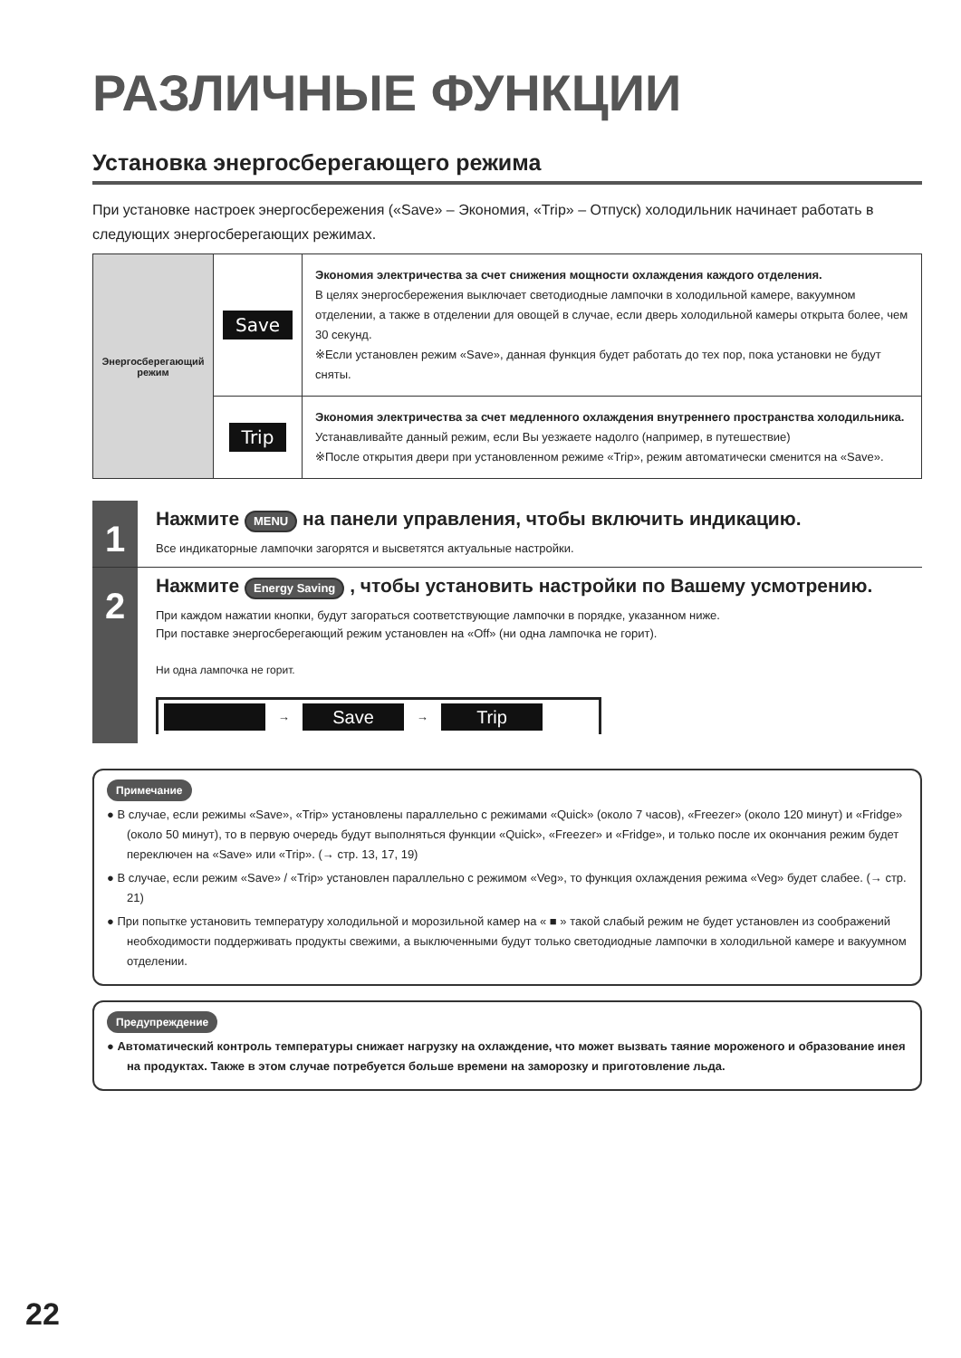РАЗЛИЧНЫЕ ФУНКЦИИ
Установка энергосберегающего режима
При установке настроек энергосбережения («Save» – Экономия, «Trip» – Отпуск) холодильник начинает работать в следующих энергосберегающих режимах.
| Энергосберегающий режим | Save | Экономия электричества за счет снижения мощности охлаждения каждого отделения. В целях энергосбережения выключает светодиодные лампочки в холодильной камере, вакуумном отделении, а также в отделении для овощей в случае, если дверь холодильной камеры открыта более, чем 30 секунд. ※Если установлен режим «Save», данная функция будет работать до тех пор, пока установки не будут сняты. |
| | Trip | Экономия электричества за счет медленного охлаждения внутреннего пространства холодильника. Устанавливайте данный режим, если Вы уезжаете надолго (например, в путешествие) ※После открытия двери при установленном режиме «Trip», режим автоматически сменится на «Save». |
1
Нажмите MENU на панели управления, чтобы включить индикацию.
Все индикаторные лампочки загорятся и высветятся актуальные настройки.
2
Нажмите Energy Saving , чтобы установить настройки по Вашему усмотрению.
При каждом нажатии кнопки, будут загораться соответствующие лампочки в порядке, указанном ниже.
При поставке энергосберегающий режим установлен на «Off» (ни одна лампочка не горит).
Ни одна лампочка не горит.
→
Save
→
Trip
Примечание
● В случае, если режимы «Save», «Trip» установлены параллельно с режимами «Quick» (около 7 часов), «Freezer» (около 120 минут) и «Fridge» (около 50 минут), то в первую очередь будут выполняться функции «Quick», «Freezer» и «Fridge», и только после их окончания режим будет переключен на «Save» или «Trip». (→ стр. 13, 17, 19)
● В случае, если режим «Save» / «Trip» установлен параллельно с режимом «Veg», то функция охлаждения режима «Veg» будет слабее. (→ стр. 21)
● При попытке установить температуру холодильной и морозильной камер на « ■ » такой слабый режим не будет установлен из соображений необходимости поддерживать продукты свежими, а выключенными будут только светодиодные лампочки в холодильной камере и вакуумном отделении.
Предупреждение
● Автоматический контроль температуры снижает нагрузку на охлаждение, что может вызвать таяние мороженого и образование инея на продуктах. Также в этом случае потребуется больше времени на заморозку и приготовление льда.
22